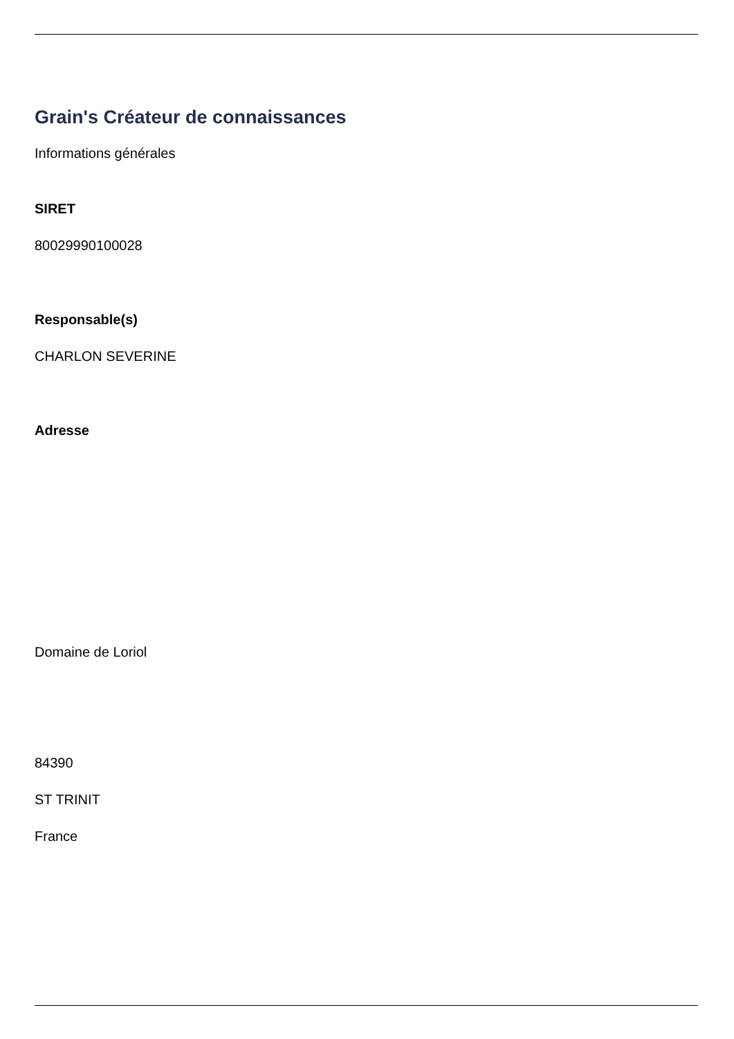Grain's Créateur de connaissances
Informations générales
SIRET
80029990100028
Responsable(s)
CHARLON SEVERINE
Adresse
Domaine de Loriol
84390
ST TRINIT
France